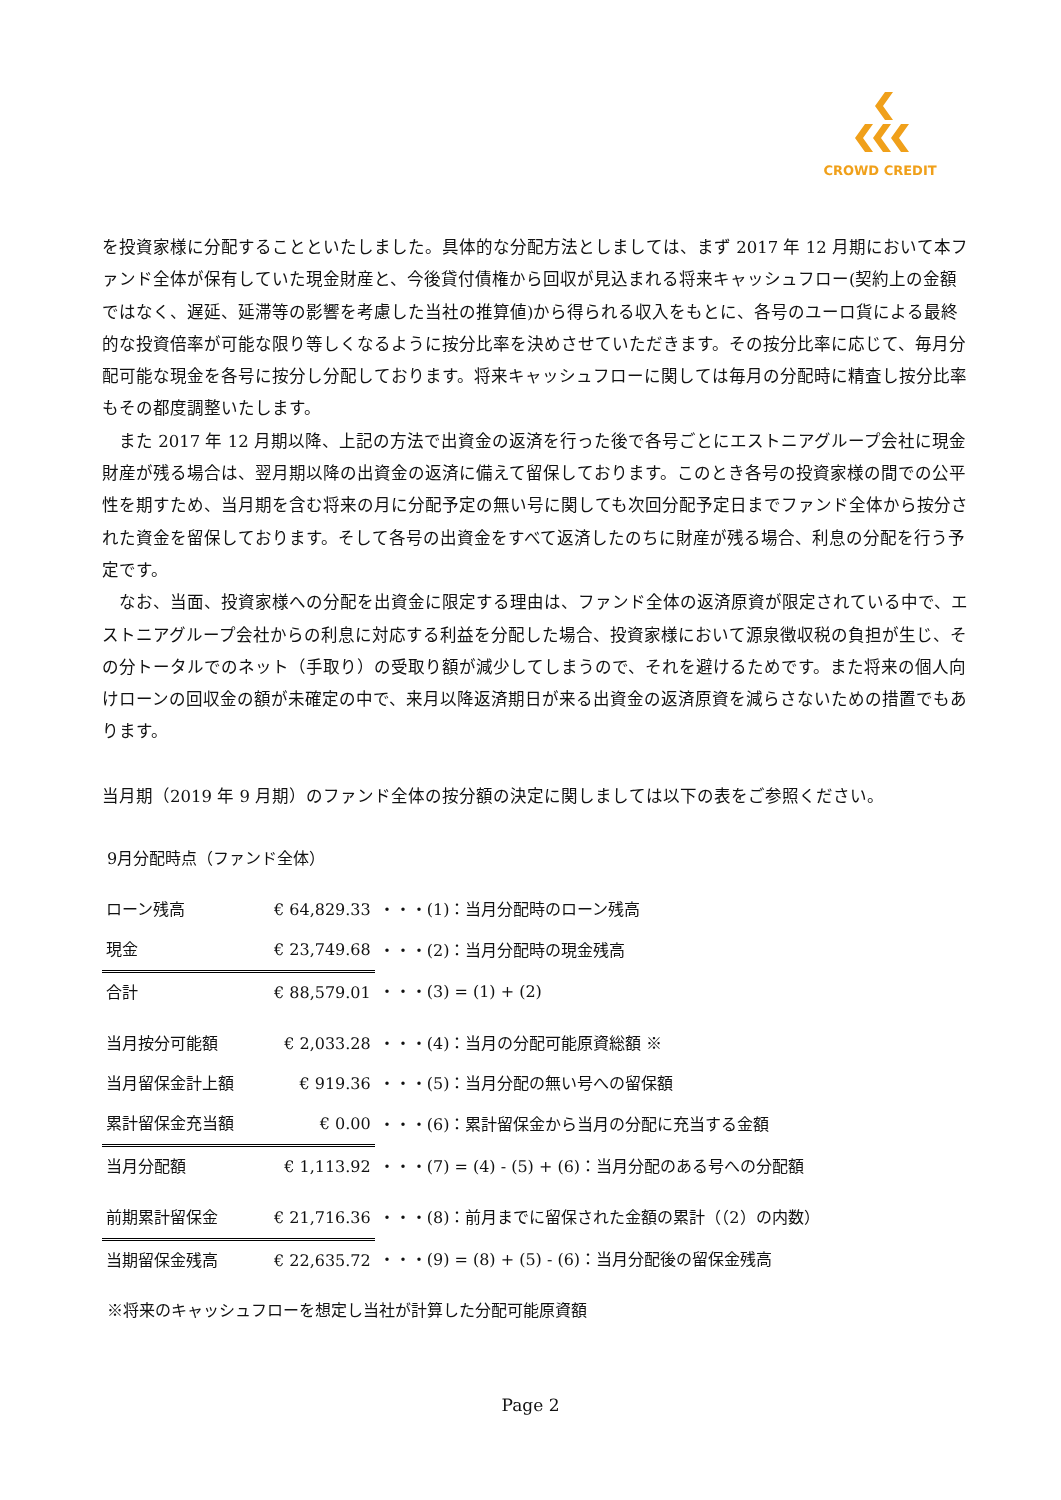CROWD CREDIT
を投資家様に分配することといたしました。具体的な分配方法としましては、まず 2017 年 12 月期において本ファンド全体が保有していた現金財産と、今後貸付債権から回収が見込まれる将来キャッシュフロー(契約上の金額ではなく、遅延、延滞等の影響を考慮した当社の推算値)から得られる収入をもとに、各号のユーロ貨による最終的な投資倍率が可能な限り等しくなるように按分比率を決めさせていただきます。その按分比率に応じて、毎月分配可能な現金を各号に按分し分配しております。将来キャッシュフローに関しては毎月の分配時に精査し按分比率もその都度調整いたします。
　また 2017 年 12 月期以降、上記の方法で出資金の返済を行った後で各号ごとにエストニアグループ会社に現金財産が残る場合は、翌月期以降の出資金の返済に備えて留保しております。このとき各号の投資家様の間での公平性を期すため、当月期を含む将来の月に分配予定の無い号に関しても次回分配予定日までファンド全体から按分された資金を留保しております。そして各号の出資金をすべて返済したのちに財産が残る場合、利息の分配を行う予定です。
　なお、当面、投資家様への分配を出資金に限定する理由は、ファンド全体の返済原資が限定されている中で、エストニアグループ会社からの利息に対応する利益を分配した場合、投資家様において源泉徴収税の負担が生じ、その分トータルでのネット（手取り）の受取り額が減少してしまうので、それを避けるためです。また将来の個人向けローンの回収金の額が未確定の中で、来月以降返済期日が来る出資金の返済原資を減らさないための措置でもあります。
当月期（2019 年 9 月期）のファンド全体の按分額の決定に関しましては以下の表をご参照ください。
9月分配時点（ファンド全体）
| ローン残高 | € 64,829.33 | ・・・(1)：当月分配時のローン残高 |
| 現金 | € 23,749.68 | ・・・(2)：当月分配時の現金残高 |
| 合計 | € 88,579.01 | ・・・(3) = (1) + (2) |
| 当月按分可能額 | € 2,033.28 | ・・・(4)：当月の分配可能原資総額 ※ |
| 当月留保金計上額 | € 919.36 | ・・・(5)：当月分配の無い号への留保額 |
| 累計留保金充当額 | € 0.00 | ・・・(6)：累計留保金から当月の分配に充当する金額 |
| 当月分配額 | € 1,113.92 | ・・・(7) = (4) - (5) + (6)：当月分配のある号への分配額 |
| 前期累計留保金 | € 21,716.36 | ・・・(8)：前月までに留保された金額の累計（（2）の内数） |
| 当期留保金残高 | € 22,635.72 | ・・・(9) = (8) + (5) - (6)：当月分配後の留保金残高 |
※将来のキャッシュフローを想定し当社が計算した分配可能原資額
Page 2